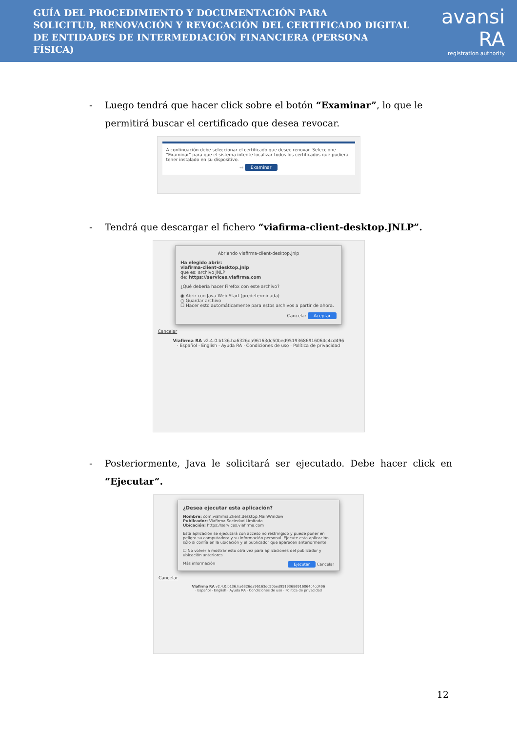GUÍA DEL PROCEDIMIENTO Y DOCUMENTACIÓN PARA
SOLICITUD, RENOVACIÓN Y REVOCACIÓN DEL CERTIFICADO DIGITAL
DE ENTIDADES DE INTERMEDIACIÓN FINANCIERA (PERSONA FÍSICA)
avansi RA
registration authority
- Luego tendrá que hacer click sobre el botón “Examinar”, lo que le permitirá buscar el certificado que desea revocar.
A continuación debe seleccionar el certificado que desee renovar. Seleccione "Examinar" para que el sistema intente localizar todos los certificados que pudiera tener instalado en su dispositivo.
⇨ Examinar
- Tendrá que descargar el fichero “viafirma-client-desktop.JNLP”.
Abriendo viafirma-client-desktop.jnlp
Ha elegido abrir:
viafirma-client-desktop.jnlp
que es: archivo JNLP
de: https://services.viafirma.com
¿Qué debería hacer Firefox con este archivo?
◉ Abrir con Java Web Start (predeterminada)
○ Guardar archivo
☐ Hacer esto automáticamente para estos archivos a partir de ahora.
Cancelar Aceptar
Cancelar
Viafirma RA v2.4.0.b136.ha6326da96163dc50bed95193686916064c4cd496
· Español · English · Ayuda RA · Condiciones de uso · Política de privacidad
- Posteriormente, Java le solicitará ser ejecutado. Debe hacer click en “Ejecutar”.
¿Desea ejecutar esta aplicación?
Nombre: com.viafirma.client.desktop.MainWindow
Publicador: Viafirma Sociedad Limitada
Ubicación: https://services.viafirma.com
Esta aplicación se ejecutará con acceso no restringido y puede poner en peligro su computadora y su información personal. Ejecute esta aplicación sólo si confía en la ubicación y el publicador que aparecen anteriormente.
☐ No volver a mostrar esto otra vez para aplicaciones del publicador y ubicación anteriores
Más información Ejecutar Cancelar
Cancelar
Viafirma RA v2.4.0.b136.ha6326da96163dc50bed95193686916064c4cd496
· Español · English · Ayuda RA · Condiciones de uso · Política de privacidad
12